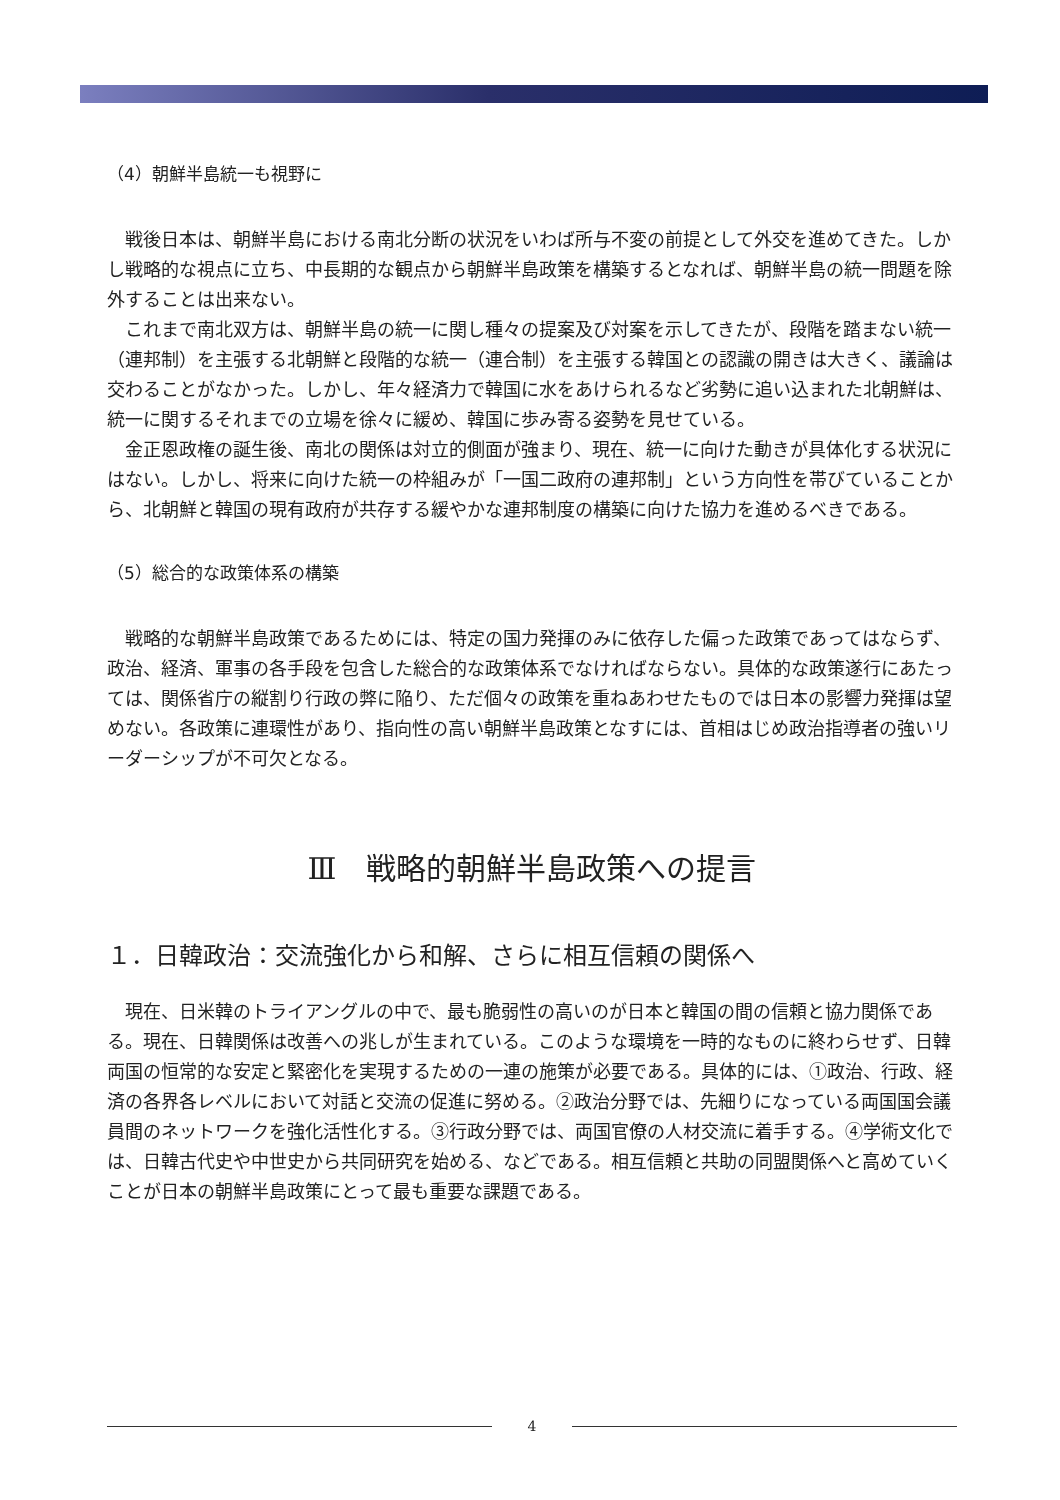（4）朝鮮半島統一も視野に
戦後日本は、朝鮮半島における南北分断の状況をいわば所与不変の前提として外交を進めてきた。しかし戦略的な視点に立ち、中長期的な観点から朝鮮半島政策を構築するとなれば、朝鮮半島の統一問題を除外することは出来ない。
これまで南北双方は、朝鮮半島の統一に関し種々の提案及び対案を示してきたが、段階を踏まない統一（連邦制）を主張する北朝鮮と段階的な統一（連合制）を主張する韓国との認識の開きは大きく、議論は交わることがなかった。しかし、年々経済力で韓国に水をあけられるなど劣勢に追い込まれた北朝鮮は、統一に関するそれまでの立場を徐々に緩め、韓国に歩み寄る姿勢を見せている。
金正恩政権の誕生後、南北の関係は対立的側面が強まり、現在、統一に向けた動きが具体化する状況にはない。しかし、将来に向けた統一の枠組みが「一国二政府の連邦制」という方向性を帯びていることから、北朝鮮と韓国の現有政府が共存する緩やかな連邦制度の構築に向けた協力を進めるべきである。
（5）総合的な政策体系の構築
戦略的な朝鮮半島政策であるためには、特定の国力発揮のみに依存した偏った政策であってはならず、政治、経済、軍事の各手段を包含した総合的な政策体系でなければならない。具体的な政策遂行にあたっては、関係省庁の縦割り行政の弊に陥り、ただ個々の政策を重ねあわせたものでは日本の影響力発揮は望めない。各政策に連環性があり、指向性の高い朝鮮半島政策となすには、首相はじめ政治指導者の強いリーダーシップが不可欠となる。
Ⅲ　戦略的朝鮮半島政策への提言
１．日韓政治：交流強化から和解、さらに相互信頼の関係へ
現在、日米韓のトライアングルの中で、最も脆弱性の高いのが日本と韓国の間の信頼と協力関係である。現在、日韓関係は改善への兆しが生まれている。このような環境を一時的なものに終わらせず、日韓両国の恒常的な安定と緊密化を実現するための一連の施策が必要である。具体的には、①政治、行政、経済の各界各レベルにおいて対話と交流の促進に努める。②政治分野では、先細りになっている両国国会議員間のネットワークを強化活性化する。③行政分野では、両国官僚の人材交流に着手する。④学術文化では、日韓古代史や中世史から共同研究を始める、などである。相互信頼と共助の同盟関係へと高めていくことが日本の朝鮮半島政策にとって最も重要な課題である。
4